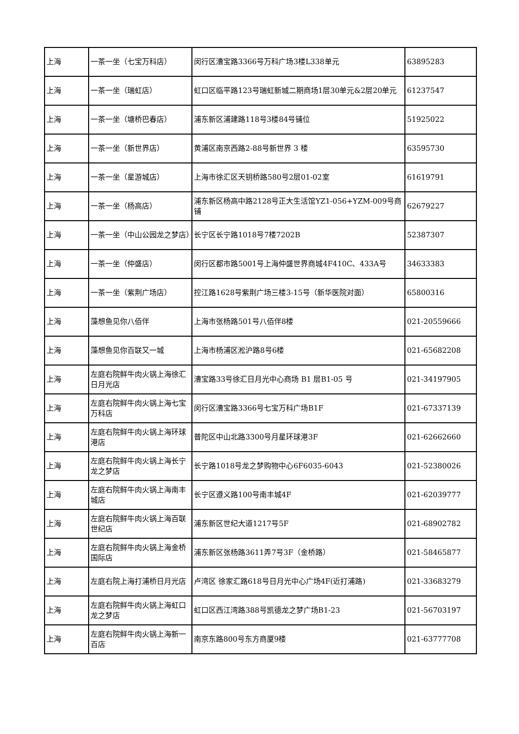| 上海 | 一茶一坐（七宝万科店） | 闵行区漕宝路3366号万科广场3楼L338单元 | 63895283 |
| 上海 | 一茶一坐（瑞虹店） | 虹口区临平路123号瑞虹新城二期商场1层30单元&2层20单元 | 61237547 |
| 上海 | 一茶一坐（塘桥巴春店） | 浦东新区浦建路118号3楼84号铺位 | 51925022 |
| 上海 | 一茶一坐（新世界店） | 黄浦区南京西路2-88号新世界 3 楼 | 63595730 |
| 上海 | 一茶一坐（星游城店） | 上海市徐汇区天钥桥路580号2层01-02室 | 61619791 |
| 上海 | 一茶一坐（杨高店） | 浦东新区杨高中路2128号正大生活馆YZ1-056+YZM-009号商铺 | 62679227 |
| 上海 | 一茶一坐（中山公园龙之梦店） | 长宁区长宁路1018号7楼7202B | 52387307 |
| 上海 | 一茶一坐（仲盛店） | 闵行区都市路5001号上海仲盛世界商城4F410C、433A号 | 34633383 |
| 上海 | 一茶一坐（紫荆广场店） | 控江路1628号紫荆广场三楼3-15号（新华医院对面） | 65800316 |
| 上海 | 藻想鱼见你八佰伴 | 上海市张杨路501号八佰伴8楼 | 021-20559666 |
| 上海 | 藻想鱼见你百联又一城 | 上海市杨浦区淞沪路8号6楼 | 021-65682208 |
| 上海 | 左庭右院鲜牛肉火锅上海徐汇日月光店 | 漕宝路33号徐汇日月光中心商场 B1 层B1-05 号 | 021-34197905 |
| 上海 | 左庭右院鲜牛肉火锅上海七宝万科店 | 闵行区漕宝路3366号七宝万科广场B1F | 021-67337139 |
| 上海 | 左庭右院鲜牛肉火锅上海环球港店 | 普陀区中山北路3300号月星环球港3F | 021-62662660 |
| 上海 | 左庭右院鲜牛肉火锅上海长宁龙之梦店 | 长宁路1018号龙之梦购物中心6F6035-6043 | 021-52380026 |
| 上海 | 左庭右院鲜牛肉火锅上海南丰城店 | 长宁区遵义路100号南丰城4F | 021-62039777 |
| 上海 | 左庭右院鲜牛肉火锅上海百联世纪店 | 浦东新区世纪大道1217号5F | 021-68902782 |
| 上海 | 左庭右院鲜牛肉火锅上海金桥国际店 | 浦东新区张杨路3611弄7号3F（金桥路） | 021-58465877 |
| 上海 | 左庭右院上海打浦桥日月光店 | 卢湾区 徐家汇路618号日月光中心广场4F(近打浦路) | 021-33683279 |
| 上海 | 左庭右院鲜牛肉火锅上海虹口龙之梦店 | 虹口区西江湾路388号凯德龙之梦广场B1-23 | 021-56703197 |
| 上海 | 左庭右院鲜牛肉火锅上海新一百店 | 南京东路800号东方商厦9楼 | 021-63777708 |